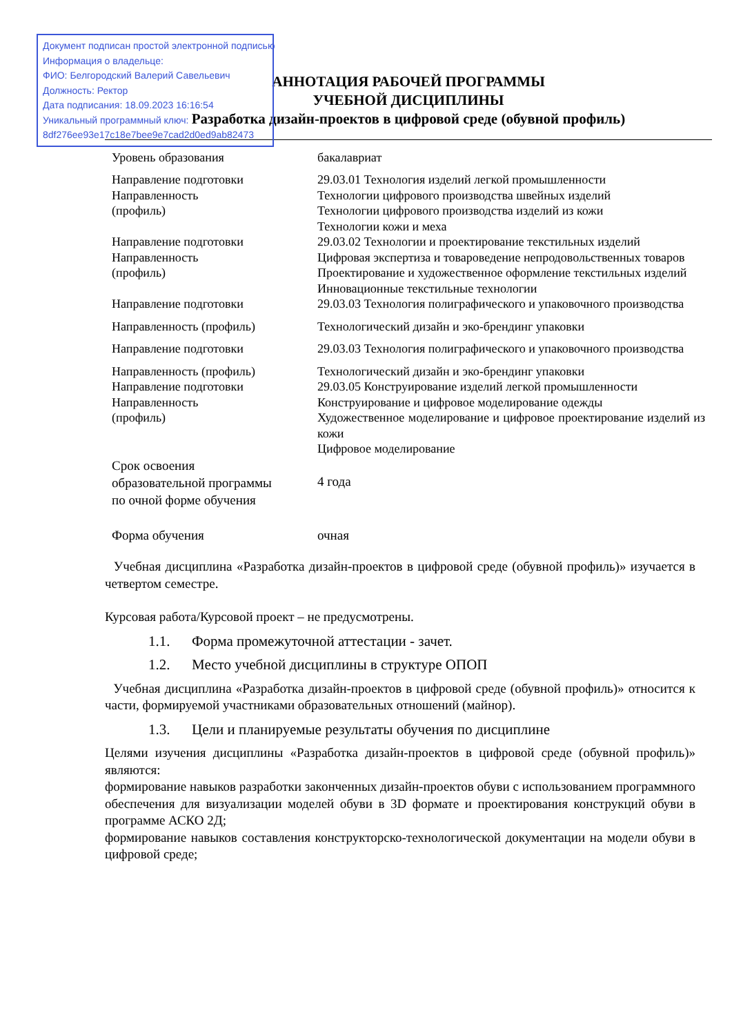Документ подписан простой электронной подписью
Информация о владельце:
ФИО: Белгородский Валерий Савельевич
Должность: Ректор
Дата подписания: 18.09.2023 16:16:54
Уникальный программный ключ:
8df276ee93e17c18e7bee9e7cad2d0ed9ab82473
АННОТАЦИЯ РАБОЧЕЙ ПРОГРАММЫ
УЧЕБНОЙ ДИСЦИПЛИНЫ
Разработка дизайн-проектов в цифровой среде (обувной профиль)
| Уровень образования | бакалавриат |
| Направление подготовки Направленность (профиль) | 29.03.01 Технология изделий легкой промышленности Технологии цифрового производства швейных изделий Технологии цифрового производства изделий из кожи Технологии кожи и меха |
| Направление подготовки Направленность (профиль) | 29.03.02 Технологии и проектирование текстильных изделий Цифровая экспертиза и товароведение непродовольственных товаров Проектирование и художественное оформление текстильных изделий Инновационные текстильные технологии |
| Направление подготовки | 29.03.03 Технология полиграфического и упаковочного производства |
| Направленность (профиль) | Технологический дизайн и эко-брендинг упаковки |
| Направление подготовки | 29.03.03 Технология полиграфического и упаковочного производства |
| Направленность (профиль) | Технологический дизайн и эко-брендинг упаковки |
| Направление подготовки | 29.03.05 Конструирование изделий легкой промышленности |
| Направленность (профиль) | Конструирование и цифровое моделирование одежды Художественное моделирование и цифровое проектирование изделий из кожи Цифровое моделирование |
| Срок освоения образовательной программы по очной форме обучения | 4 года |
| Форма обучения | очная |
Учебная дисциплина «Разработка дизайн-проектов в цифровой среде (обувной профиль)» изучается в четвертом семестре.
Курсовая работа/Курсовой проект – не предусмотрены.
1.1. Форма промежуточной аттестации - зачет.
1.2. Место учебной дисциплины в структуре ОПОП
Учебная дисциплина «Разработка дизайн-проектов в цифровой среде (обувной профиль)» относится к части, формируемой участниками образовательных отношений (майнор).
1.3. Цели и планируемые результаты обучения по дисциплине
Целями изучения дисциплины «Разработка дизайн-проектов в цифровой среде (обувной профиль)» являются:
формирование навыков разработки законченных дизайн-проектов обуви с использованием программного обеспечения для визуализации моделей обуви в 3D формате и проектирования конструкций обуви в программе АСКО 2Д;
формирование навыков составления конструкторско-технологической документации на модели обуви в цифровой среде;